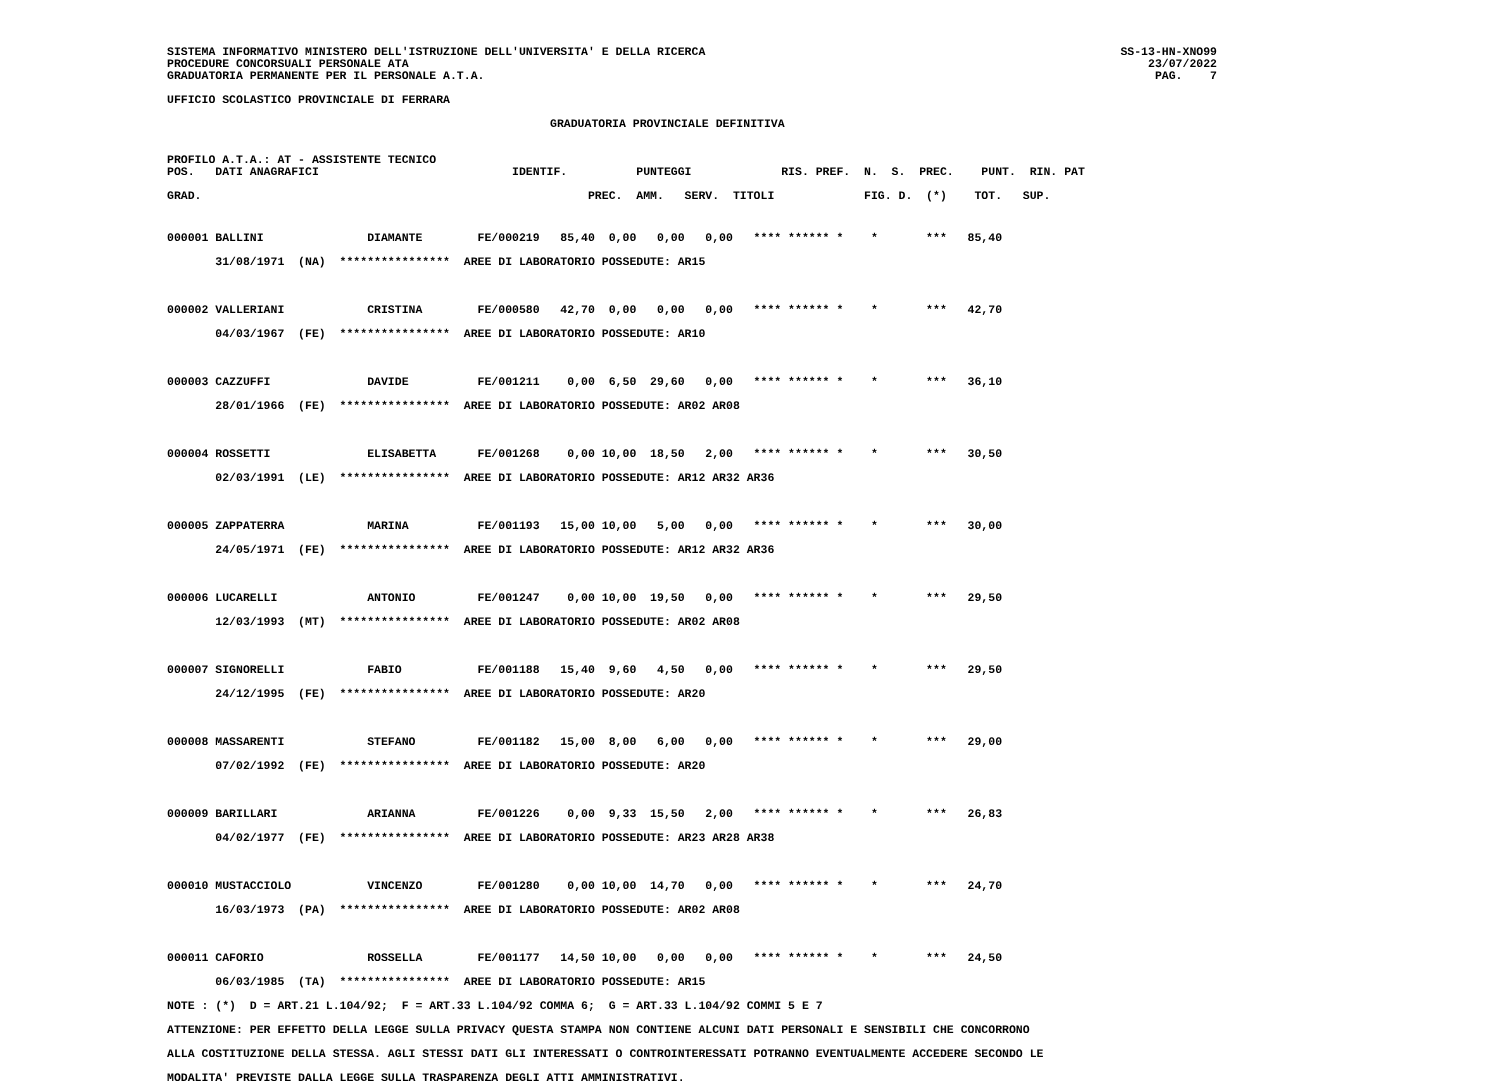SS-13-HN-XNO99
    23/07/2022
PAG.    7
SISTEMA INFORMATIVO MINISTERO DELL'ISTRUZIONE DELL'UNIVERSITA' E DELLA RICERCA
PROCEDURE CONCORSUALI PERSONALE ATA
GRADUATORIA PERMANENTE PER IL PERSONALE A.T.A.
UFFICIO SCOLASTICO PROVINCIALE DI FERRARA
GRADUATORIA PROVINCIALE DEFINITIVA
PROFILO A.T.A.: AT - ASSISTENTE TECNICO
POS.   DATI ANAGRAFICI                            IDENTIF.          PUNTEGGI             RIS. PREF.  N.  S.  PREC.    PUNT.  RIN. PAT

GRAD.                                                        PREC.  AMM.   SERV.  TITOLI             FIG. D.  (*)    TOT.   SUP.
000001 BALLINI               DIAMANTE        FE/000219   85,40  0,00   0,00   0,00   **** ****** *    *       ***   85,40
       31/08/1971  (NA)  ****************  AREE DI LABORATORIO POSSEDUTE: AR15

000002 VALLERIANI            CRISTINA        FE/000580   42,70  0,00   0,00   0,00   **** ****** *    *       ***   42,70
       04/03/1967  (FE)  ****************  AREE DI LABORATORIO POSSEDUTE: AR10

000003 CAZZUFFI              DAVIDE          FE/001211    0,00  6,50  29,60   0,00   **** ****** *    *       ***   36,10
       28/01/1966  (FE)  ****************  AREE DI LABORATORIO POSSEDUTE: AR02 AR08

000004 ROSSETTI              ELISABETTA      FE/001268    0,00 10,00  18,50   2,00   **** ****** *    *       ***   30,50
       02/03/1991  (LE)  ****************  AREE DI LABORATORIO POSSEDUTE: AR12 AR32 AR36

000005 ZAPPATERRA            MARINA          FE/001193   15,00 10,00   5,00   0,00   **** ****** *    *       ***   30,00
       24/05/1971  (FE)  ****************  AREE DI LABORATORIO POSSEDUTE: AR12 AR32 AR36

000006 LUCARELLI             ANTONIO         FE/001247    0,00 10,00  19,50   0,00   **** ****** *    *       ***   29,50
       12/03/1993  (MT)  ****************  AREE DI LABORATORIO POSSEDUTE: AR02 AR08

000007 SIGNORELLI            FABIO           FE/001188   15,40  9,60   4,50   0,00   **** ****** *    *       ***   29,50
       24/12/1995  (FE)  ****************  AREE DI LABORATORIO POSSEDUTE: AR20

000008 MASSARENTI            STEFANO         FE/001182   15,00  8,00   6,00   0,00   **** ****** *    *       ***   29,00
       07/02/1992  (FE)  ****************  AREE DI LABORATORIO POSSEDUTE: AR20

000009 BARILLARI             ARIANNA         FE/001226    0,00  9,33  15,50   2,00   **** ****** *    *       ***   26,83
       04/02/1977  (FE)  ****************  AREE DI LABORATORIO POSSEDUTE: AR23 AR28 AR38

000010 MUSTACCIOLO           VINCENZO        FE/001280    0,00 10,00  14,70   0,00   **** ****** *    *       ***   24,70
       16/03/1973  (PA)  ****************  AREE DI LABORATORIO POSSEDUTE: AR02 AR08

000011 CAFORIO               ROSSELLA        FE/001177   14,50 10,00   0,00   0,00   **** ****** *    *       ***   24,50
       06/03/1985  (TA)  ****************  AREE DI LABORATORIO POSSEDUTE: AR15
NOTE : (*)  D = ART.21 L.104/92;  F = ART.33 L.104/92 COMMA 6;  G = ART.33 L.104/92 COMMI 5 E 7
ATTENZIONE: PER EFFETTO DELLA LEGGE SULLA PRIVACY QUESTA STAMPA NON CONTIENE ALCUNI DATI PERSONALI E SENSIBILI CHE CONCORRONO
ALLA COSTITUZIONE DELLA STESSA. AGLI STESSI DATI GLI INTERESSATI O CONTROINTERESSATI POTRANNO EVENTUALMENTE ACCEDERE SECONDO LE
MODALITA' PREVISTE DALLA LEGGE SULLA TRASPARENZA DEGLI ATTI AMMINISTRATIVI.